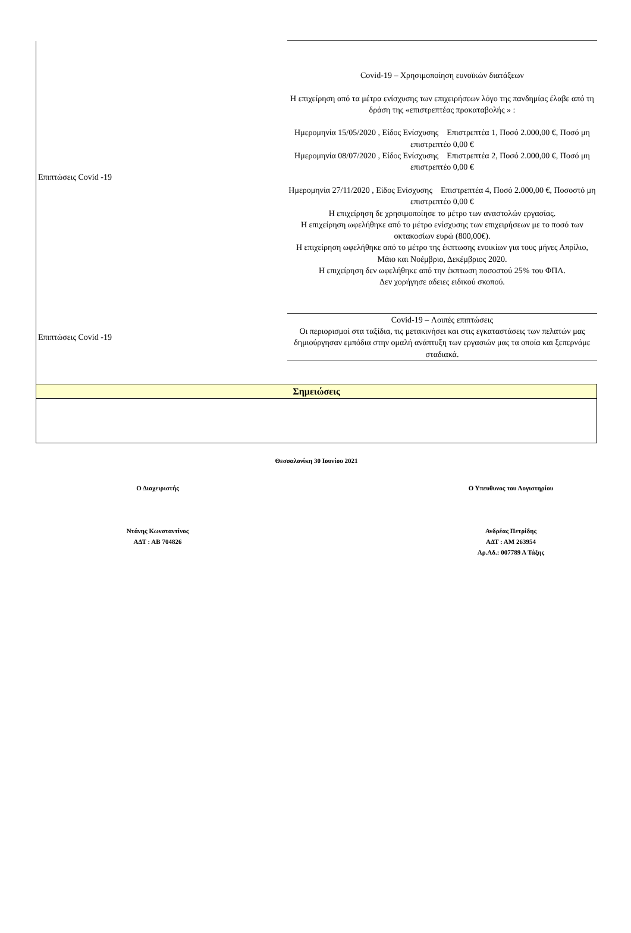| Επιπτώσεις Covid -19 | Covid-19 – Χρησιμοποίηση ευνοϊκών διατάξεων Η επιχείρηση από τα μέτρα ενίσχυσης των επιχειρήσεων λόγο της πανδημίας έλαβε από τη δράση της «επιστρεπτέας προκαταβολής » : Ημερομηνία 15/05/2020 , Είδος Ενίσχυσης Επιστρεπτέα 1, Ποσό 2.000,00 €, Ποσό μη επιστρεπτέο 0,00 € Ημερομηνία 08/07/2020 , Είδος Ενίσχυσης Επιστρεπτέα 2, Ποσό 2.000,00 €, Ποσό μη επιστρεπτέο 0,00 € Ημερομηνία 27/11/2020 , Είδος Ενίσχυσης Επιστρεπτέα 4, Ποσό 2.000,00 €, Ποσοστό μη επιστρεπτέο 0,00 € Η επιχείρηση δε χρησιμοποίησε το μέτρο των αναστολών εργασίας. Η επιχείρηση ωφελήθηκε από το μέτρο ενίσχυσης των επιχειρήσεων με το ποσό των οκτακοσίων ευρώ (800,00€). Η επιχείρηση ωφελήθηκε από το μέτρο της έκπτωσης ενοικίων για τους μήνες Απρίλιο, Μάιο και Νοέμβριο, Δεκέμβριος 2020. Η επιχείρηση δεν ωφελήθηκε από την έκπτωση ποσοστού 25% του ΦΠΑ. Δεν χορήγησε αδειες ειδικού σκοπού. |
| Επιπτώσεις Covid -19 | Covid-19 – Λοιπές επιπτώσεις Οι περιορισμοί στα ταξίδια, τις μετακινήσει και στις εγκαταστάσεις των πελατών μας δημιούργησαν εμπόδια στην ομαλή ανάπτυξη των εργασιών μας τα οποία και ξεπερνάμε σταδιακά. |
| Σημειώσεις | |
Θεσσαλονίκη 30 Ιουνίου 2021
Ο Διαχειριστής
Ντάνης Κωνσταντίνος
ΑΔΤ : ΑΒ 704826
Ο Υπευθυνος του Λογιστηρίου
Ανδρέας Πετρίδης
ΑΔΤ : ΑΜ 263954
Αρ.Αδ.: 007789 Α Τάξης